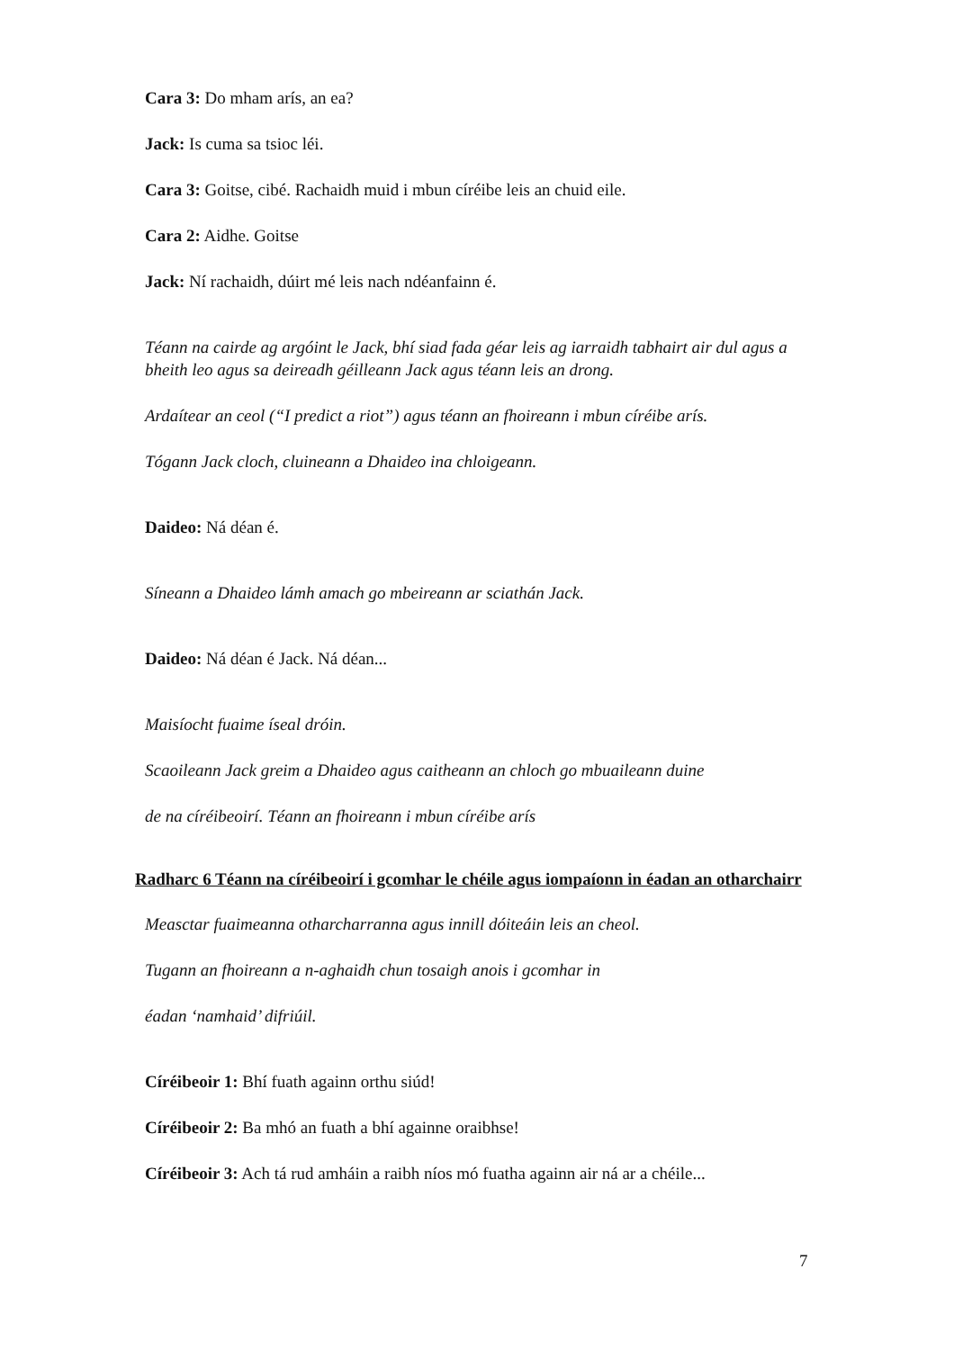Cara 3: Do mham arís, an ea?
Jack: Is cuma sa tsioc léi.
Cara 3: Goitse, cibé. Rachaidh muid i mbun círéibe leis an chuid eile.
Cara 2: Aidhe. Goitse
Jack: Ní rachaidh, dúirt mé leis nach ndéanfainn é.
Téann na cairde ag argóint le Jack, bhí siad fada géar leis ag iarraidh tabhairt air dul agus a bheith leo agus sa deireadh géilleann Jack agus téann leis an drong.
Ardaítear an ceol (“I predict a riot”) agus téann an fhoireann i mbun círéibe arís.
Tógann Jack cloch, cluineann a Dhaideo ina chloigeann.
Daideo: Ná déan é.
Síneann a Dhaideo lámh amach go mbeireann ar sciathán Jack.
Daideo: Ná déan é Jack. Ná déan...
Maisíocht fuaime íseal dróin.
Scaoileann Jack greim a Dhaideo agus caitheann an chloch go mbuaileann duine
de na círéibeoirí. Téann an fhoireann i mbun círéibe arís
Radharc 6 Téann na círéibeoirí i gcomhar le chéile agus iompaíonn in éadan an otharchairr
Measctar fuaimeanna otharcharranna agus innill dóiteáin leis an cheol.
Tugann an fhoireann a n-aghaidh chun tosaigh anois i gcomhar in
éadan ‘namhaid’ difriúil.
Círéibeoir 1: Bhí fuath againn orthu siúd!
Círéibeoir 2: Ba mhó an fuath a bhí againne oraibhse!
Círéibeoir 3: Ach tá rud amháin a raibh níos mó fuatha againn air ná ar a chéile...
7